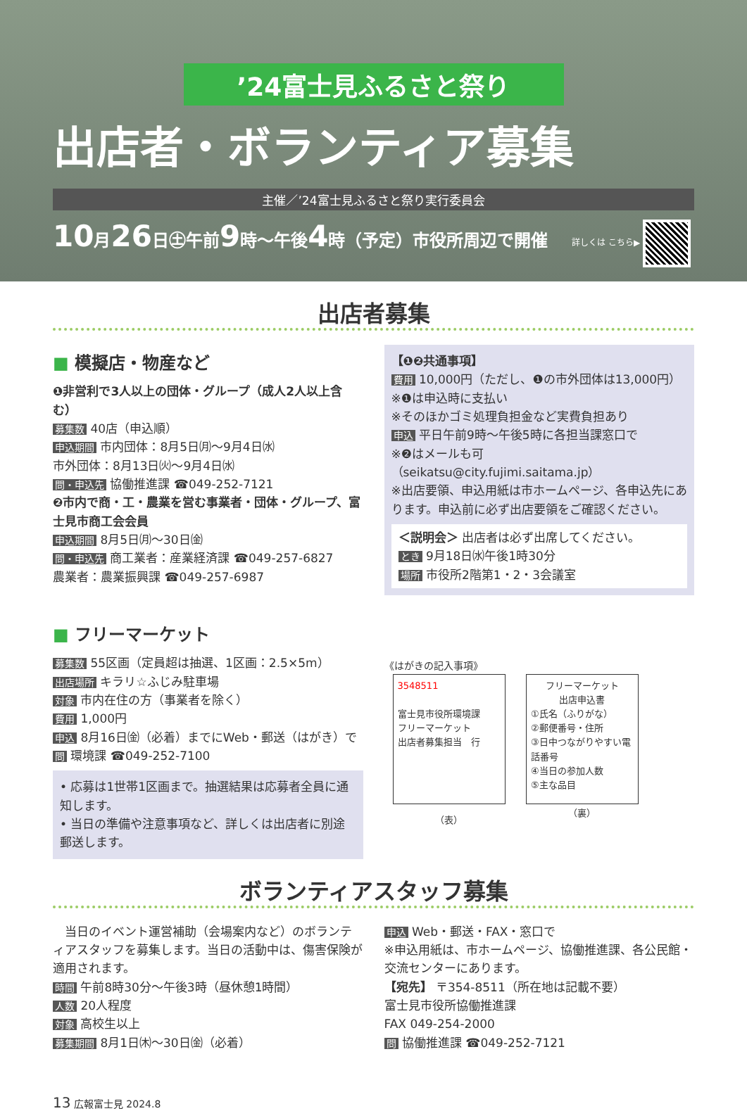’24富士見ふるさと祭り
出店者・ボランティア募集
主催／’24富士見ふるさと祭り実行委員会
10月26日㊏午前9時～午後4時（予定）市役所周辺で開催
詳しくは こちら▶
出店者募集
■ 模擬店・物産など
❶非営利で3人以上の団体・グループ（成人2人以上含む）
募集数 40店（申込順）
申込期間 市内団体：8月5日㈪～9月4日㈬
市外団体：8月13日㈫～9月4日㈬
問・申込先 協働推進課 ☎049-252-7121
❷市内で商・工・農業を営む事業者・団体・グループ、富士見市商工会会員
申込期間 8月5日㈪～30日㈮
問・申込先 商工業者：産業経済課 ☎049-257-6827
農業者：農業振興課 ☎049-257-6987
【❶❷共通事項】
費用 10,000円（ただし、❶の市外団体は13,000円）
※❶は申込時に支払い
※そのほかゴミ処理負担金など実費負担あり
申込 平日午前9時～午後5時に各担当課窓口で
※❷はメールも可（seikatsu@city.fujimi.saitama.jp）
※出店要領、申込用紙は市ホームページ、各申込先にあります。申込前に必ず出店要領をご確認ください。
＜説明会＞ 出店者は必ず出席してください。
とき 9月18日㈬午後1時30分
場所 市役所2階第1・2・3会議室
■ フリーマーケット
募集数 55区画（定員超は抽選、1区画：2.5×5m）
出店場所 キラリ☆ふじみ駐車場
対象 市内在住の方（事業者を除く）
費用 1,000円
申込 8月16日㈮（必着）までにWeb・郵送（はがき）で
問 環境課 ☎049-252-7100
• 応募は1世帯1区画まで。抽選結果は応募者全員に通知します。
• 当日の準備や注意事項など、詳しくは出店者に別途郵送します。
《はがきの記入事項》
3548511
富士見市役所環境課
フリーマーケット
出店者募集担当　行
（表）
フリーマーケット
出店申込書
①氏名（ふりがな）
②郵便番号・住所
③日中つながりやすい電話番号
④当日の参加人数
⑤主な品目
（裏）
ボランティアスタッフ募集
　当日のイベント運営補助（会場案内など）のボランティアスタッフを募集します。当日の活動中は、傷害保険が適用されます。
時間 午前8時30分～午後3時（昼休憩1時間）
人数 20人程度
対象 高校生以上
募集期間 8月1日㈭～30日㈮（必着）
申込 Web・郵送・FAX・窓口で
※申込用紙は、市ホームページ、協働推進課、各公民館・交流センターにあります。
【宛先】 〒354-8511（所在地は記載不要）
富士見市役所協働推進課
FAX 049-254-2000
問 協働推進課 ☎049-252-7121
13 広報富士見 2024.8